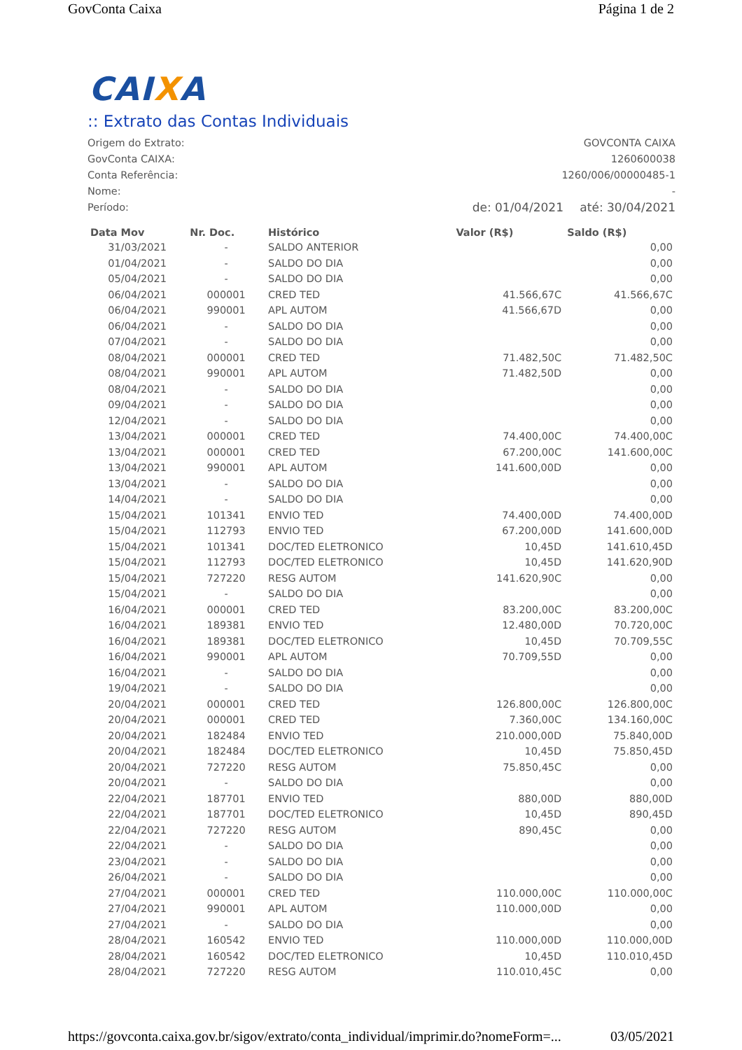GovConta Caixa Página 1 de 2
CAIXA
:: Extrato das Contas Individuais
| Origem do Extrato: | GOVCONTA CAIXA | |
| GovConta CAIXA: | 1260600038 | |
| Conta Referência: | 1260/006/00000485-1 | |
| Nome: | - | |
| Período: | de: 01/04/2021 | até: 30/04/2021 |
| Data Mov | Nr. Doc. | Histórico | Valor (R$) | Saldo (R$) |
| --- | --- | --- | --- | --- |
| 31/03/2021 | - | SALDO ANTERIOR | | 0,00 |
| 01/04/2021 | - | SALDO DO DIA | | 0,00 |
| 05/04/2021 | - | SALDO DO DIA | | 0,00 |
| 06/04/2021 | 000001 | CRED TED | 41.566,67C | 41.566,67C |
| 06/04/2021 | 990001 | APL AUTOM | 41.566,67D | 0,00 |
| 06/04/2021 | - | SALDO DO DIA | | 0,00 |
| 07/04/2021 | - | SALDO DO DIA | | 0,00 |
| 08/04/2021 | 000001 | CRED TED | 71.482,50C | 71.482,50C |
| 08/04/2021 | 990001 | APL AUTOM | 71.482,50D | 0,00 |
| 08/04/2021 | - | SALDO DO DIA | | 0,00 |
| 09/04/2021 | - | SALDO DO DIA | | 0,00 |
| 12/04/2021 | - | SALDO DO DIA | | 0,00 |
| 13/04/2021 | 000001 | CRED TED | 74.400,00C | 74.400,00C |
| 13/04/2021 | 000001 | CRED TED | 67.200,00C | 141.600,00C |
| 13/04/2021 | 990001 | APL AUTOM | 141.600,00D | 0,00 |
| 13/04/2021 | - | SALDO DO DIA | | 0,00 |
| 14/04/2021 | - | SALDO DO DIA | | 0,00 |
| 15/04/2021 | 101341 | ENVIO TED | 74.400,00D | 74.400,00D |
| 15/04/2021 | 112793 | ENVIO TED | 67.200,00D | 141.600,00D |
| 15/04/2021 | 101341 | DOC/TED ELETRONICO | 10,45D | 141.610,45D |
| 15/04/2021 | 112793 | DOC/TED ELETRONICO | 10,45D | 141.620,90D |
| 15/04/2021 | 727220 | RESG AUTOM | 141.620,90C | 0,00 |
| 15/04/2021 | - | SALDO DO DIA | | 0,00 |
| 16/04/2021 | 000001 | CRED TED | 83.200,00C | 83.200,00C |
| 16/04/2021 | 189381 | ENVIO TED | 12.480,00D | 70.720,00C |
| 16/04/2021 | 189381 | DOC/TED ELETRONICO | 10,45D | 70.709,55C |
| 16/04/2021 | 990001 | APL AUTOM | 70.709,55D | 0,00 |
| 16/04/2021 | - | SALDO DO DIA | | 0,00 |
| 19/04/2021 | - | SALDO DO DIA | | 0,00 |
| 20/04/2021 | 000001 | CRED TED | 126.800,00C | 126.800,00C |
| 20/04/2021 | 000001 | CRED TED | 7.360,00C | 134.160,00C |
| 20/04/2021 | 182484 | ENVIO TED | 210.000,00D | 75.840,00D |
| 20/04/2021 | 182484 | DOC/TED ELETRONICO | 10,45D | 75.850,45D |
| 20/04/2021 | 727220 | RESG AUTOM | 75.850,45C | 0,00 |
| 20/04/2021 | - | SALDO DO DIA | | 0,00 |
| 22/04/2021 | 187701 | ENVIO TED | 880,00D | 880,00D |
| 22/04/2021 | 187701 | DOC/TED ELETRONICO | 10,45D | 890,45D |
| 22/04/2021 | 727220 | RESG AUTOM | 890,45C | 0,00 |
| 22/04/2021 | - | SALDO DO DIA | | 0,00 |
| 23/04/2021 | - | SALDO DO DIA | | 0,00 |
| 26/04/2021 | - | SALDO DO DIA | | 0,00 |
| 27/04/2021 | 000001 | CRED TED | 110.000,00C | 110.000,00C |
| 27/04/2021 | 990001 | APL AUTOM | 110.000,00D | 0,00 |
| 27/04/2021 | - | SALDO DO DIA | | 0,00 |
| 28/04/2021 | 160542 | ENVIO TED | 110.000,00D | 110.000,00D |
| 28/04/2021 | 160542 | DOC/TED ELETRONICO | 10,45D | 110.010,45D |
| 28/04/2021 | 727220 | RESG AUTOM | 110.010,45C | 0,00 |
https://govconta.caixa.gov.br/sigov/extrato/conta_individual/imprimir.do?nomeForm=... 03/05/2021